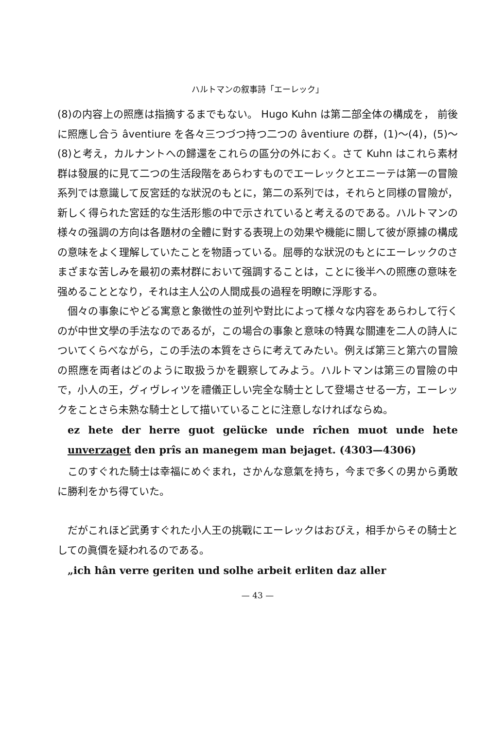ハルトマンの叙事詩「エーレック」
(8)の内容上の照應は指摘するまでもない。 Hugo Kuhn は第二部全体の構成を， 前後に照應し合う âventiure を各々三つづつ持つ二つの âventiure の群，(1)～(4)，(5)～(8)と考え，カルナントへの歸還をこれらの區分の外におく。さて Kuhn はこれら素材群は發展的に見て二つの生活段階をあらわすものでエーレックとエニーテは第一の冒險系列では意識して反宮廷的な狀況のもとに，第二の系列では，それらと同様の冒險が，新しく得られた宮廷的な生活形態の中で示されていると考えるのである。ハルトマンの様々の强調の方向は各題材の全體に對する表現上の効果や機能に關して彼が原據の構成の意味をよく理解していたことを物語っている。屈辱的な狀況のもとにエーレックのさまざまな苦しみを最初の素材群において强調することは，ことに後半への照應の意味を强めることとなり，それは主人公の人間成長の過程を明瞭に浮彫する。
個々の事象にやどる寓意と象徴性の並列や對比によって様々な内容をあらわして行くのが中世文學の手法なのであるが，この場合の事象と意味の特異な關連を二人の詩人についてくらべながら，この手法の本質をさらに考えてみたい。例えば第三と第六の冒險の照應を両者はどのように取扱うかを觀察してみよう。ハルトマンは第三の冒險の中で，小人の王，グィヴレィツを禮儀正しい完全な騎士として登場させる一方，エーレックをことさら未熟な騎士として描いていることに注意しなければならぬ。
ez hete der herre guot gelücke unde rîchen muot unde hete unverzaget den prîs an manegem man bejaget. (4303—4306)
このすぐれた騎士は幸福にめぐまれ，さかんな意氣を持ち，今まで多くの男から勇敢に勝利をかち得ていた。
だがこれほど武勇すぐれた小人王の挑戰にエーレックはおびえ，相手からその騎士としての眞價を疑われるのである。
„ich hân verre geriten und solhe arbeit erliten daz aller
— 43 —